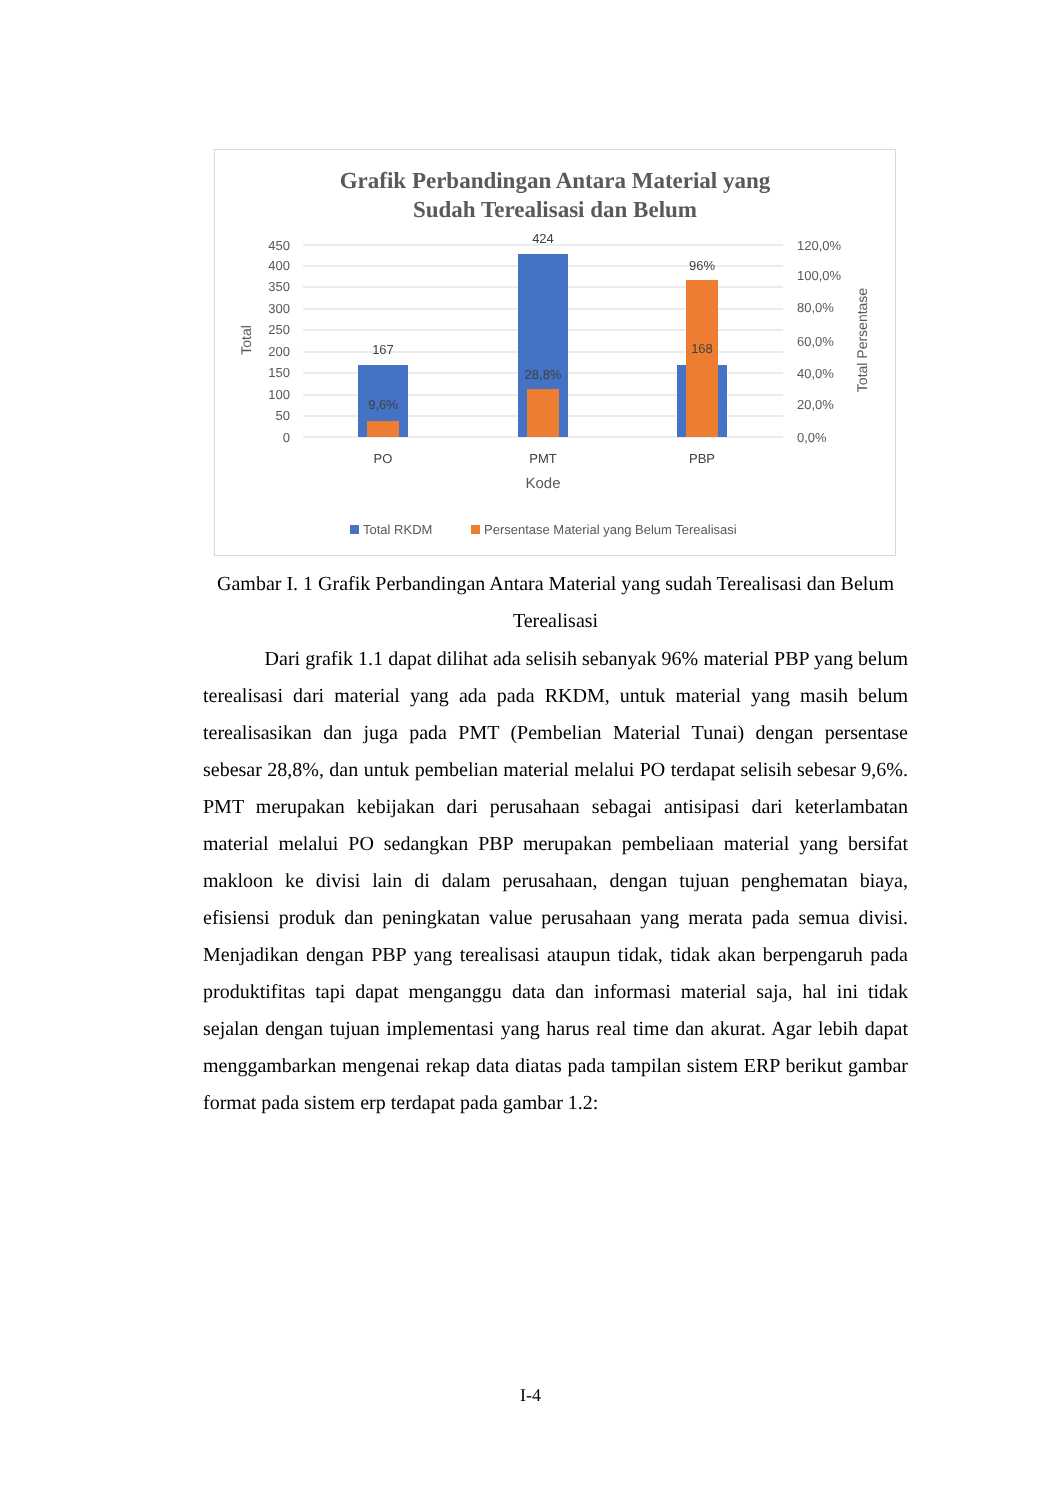Grafik Perbandingan Antara Material yang
Sudah Terealisasi dan Belum
450
400
350
300
250
200
150
100
50
0
120,0%
100,0%
80,0%
60,0%
40,0%
20,0%
0,0%
Total
Total Persentase
167
9,6%
424
28,8%
96%
168
PO
PMT
PBP
Kode
Total RKDM
Persentase Material yang Belum Terealisasi
Gambar I. 1 Grafik Perbandingan Antara Material yang sudah Terealisasi dan Belum Terealisasi
Dari grafik 1.1 dapat dilihat ada selisih sebanyak 96% material PBP yang belum terealisasi dari material yang ada pada RKDM, untuk material yang masih belum terealisasikan dan juga pada PMT (Pembelian Material Tunai) dengan persentase sebesar 28,8%, dan untuk pembelian material melalui PO terdapat selisih sebesar 9,6%. PMT merupakan kebijakan dari perusahaan sebagai antisipasi dari keterlambatan material melalui PO sedangkan PBP merupakan pembeliaan material yang bersifat makloon ke divisi lain di dalam perusahaan, dengan tujuan penghematan biaya, efisiensi produk dan peningkatan value perusahaan yang merata pada semua divisi. Menjadikan dengan PBP yang terealisasi ataupun tidak, tidak akan berpengaruh pada produktifitas tapi dapat menganggu data dan informasi material saja, hal ini tidak sejalan dengan tujuan implementasi yang harus real time dan akurat. Agar lebih dapat menggambarkan mengenai rekap data diatas pada tampilan sistem ERP berikut gambar format pada sistem erp terdapat pada gambar 1.2:
I-4